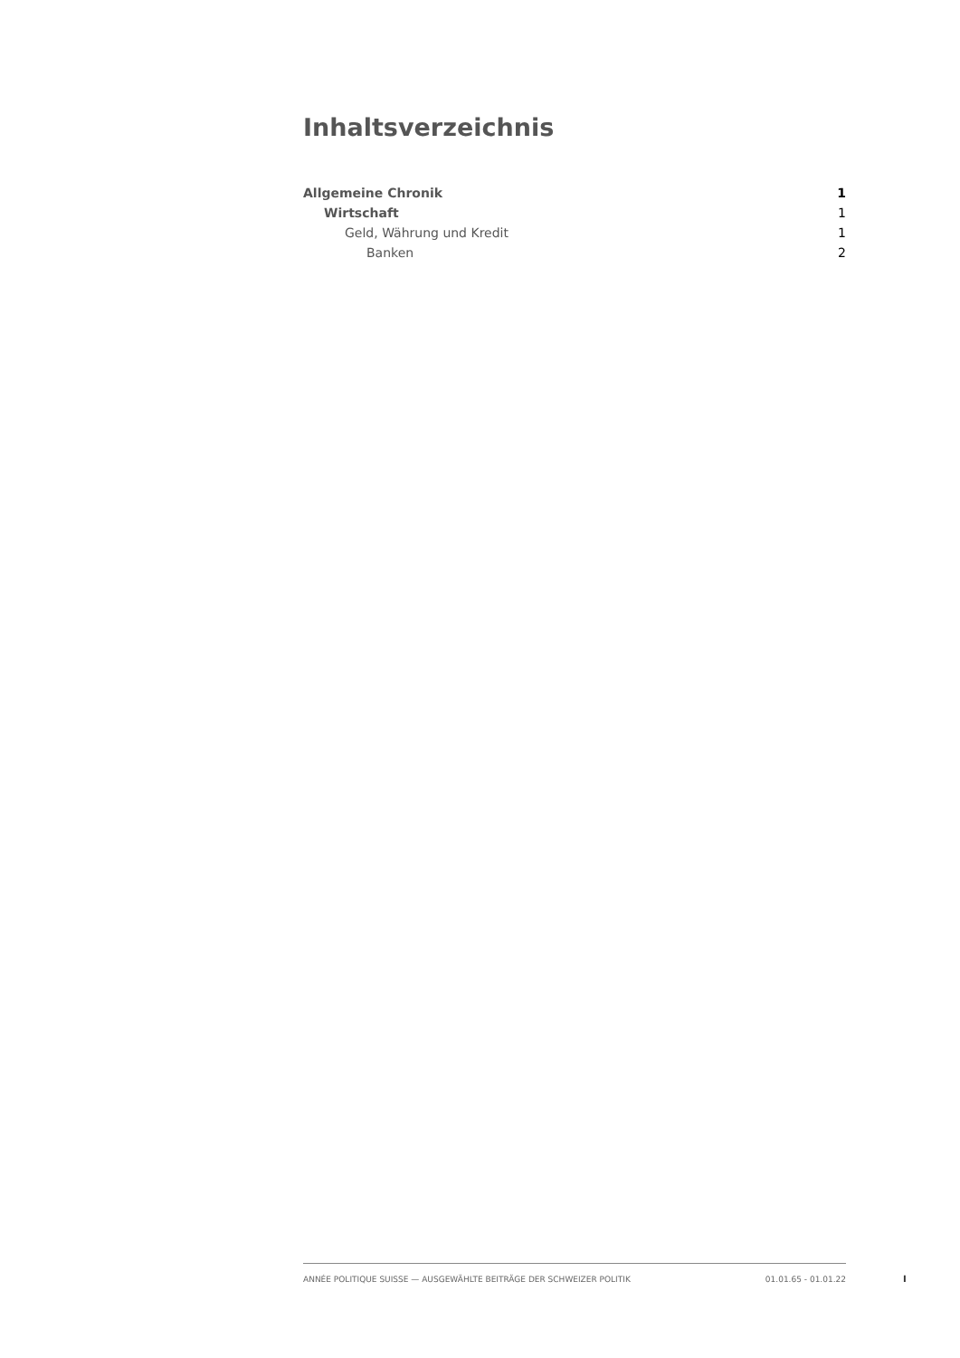Inhaltsverzeichnis
Allgemeine Chronik 1
Wirtschaft 1
Geld, Währung und Kredit 1
Banken 2
ANNÉE POLITIQUE SUISSE — AUSGEWÄHLTE BEITRÄGE DER SCHWEIZER POLITIK 01.01.65 - 01.01.22
I